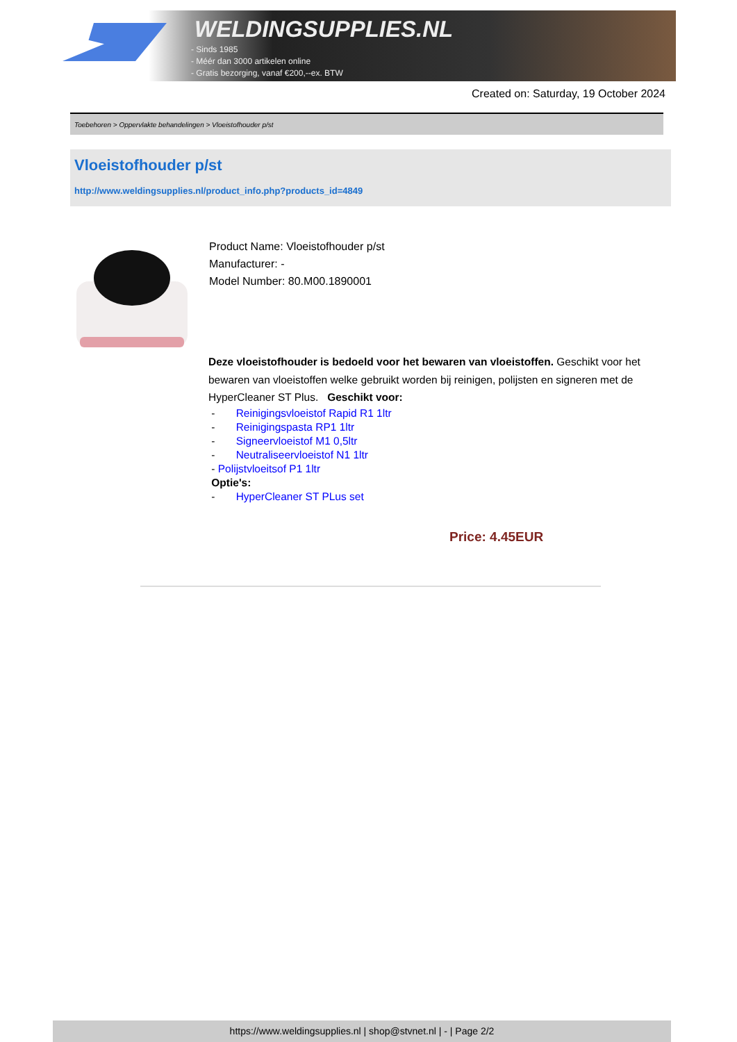WELDINGSUPPLIES.NL
- Sinds 1985
- Méér dan 3000 artikelen online
- Gratis bezorging, vanaf €200,--ex. BTW
Created on: Saturday, 19 October 2024
Toebehoren > Oppervlakte behandelingen > Vloeistofhouder p/st
Vloeistofhouder p/st
http://www.weldingsupplies.nl/product_info.php?products_id=4849
Product Name: Vloeistofhouder p/st
Manufacturer: -
Model Number: 80.M00.1890001
Deze vloeistofhouder is bedoeld voor het bewaren van vloeistoffen. Geschikt voor het bewaren van vloeistoffen welke gebruikt worden bij reinigen, polijsten en signeren met de HyperCleaner ST Plus. Geschikt voor:
- Reinigingsvloeistof Rapid R1 1ltr
- Reinigingspasta RP1 1ltr
- Signeervloeistof M1 0,5ltr
- Neutraliseervloeistof N1 1ltr
- Polijstvloeitsof P1 1ltr
Optie's:
- HyperCleaner ST PLus set
Price: 4.45EUR
https://www.weldingsupplies.nl | shop@stvnet.nl | - | Page 2/2